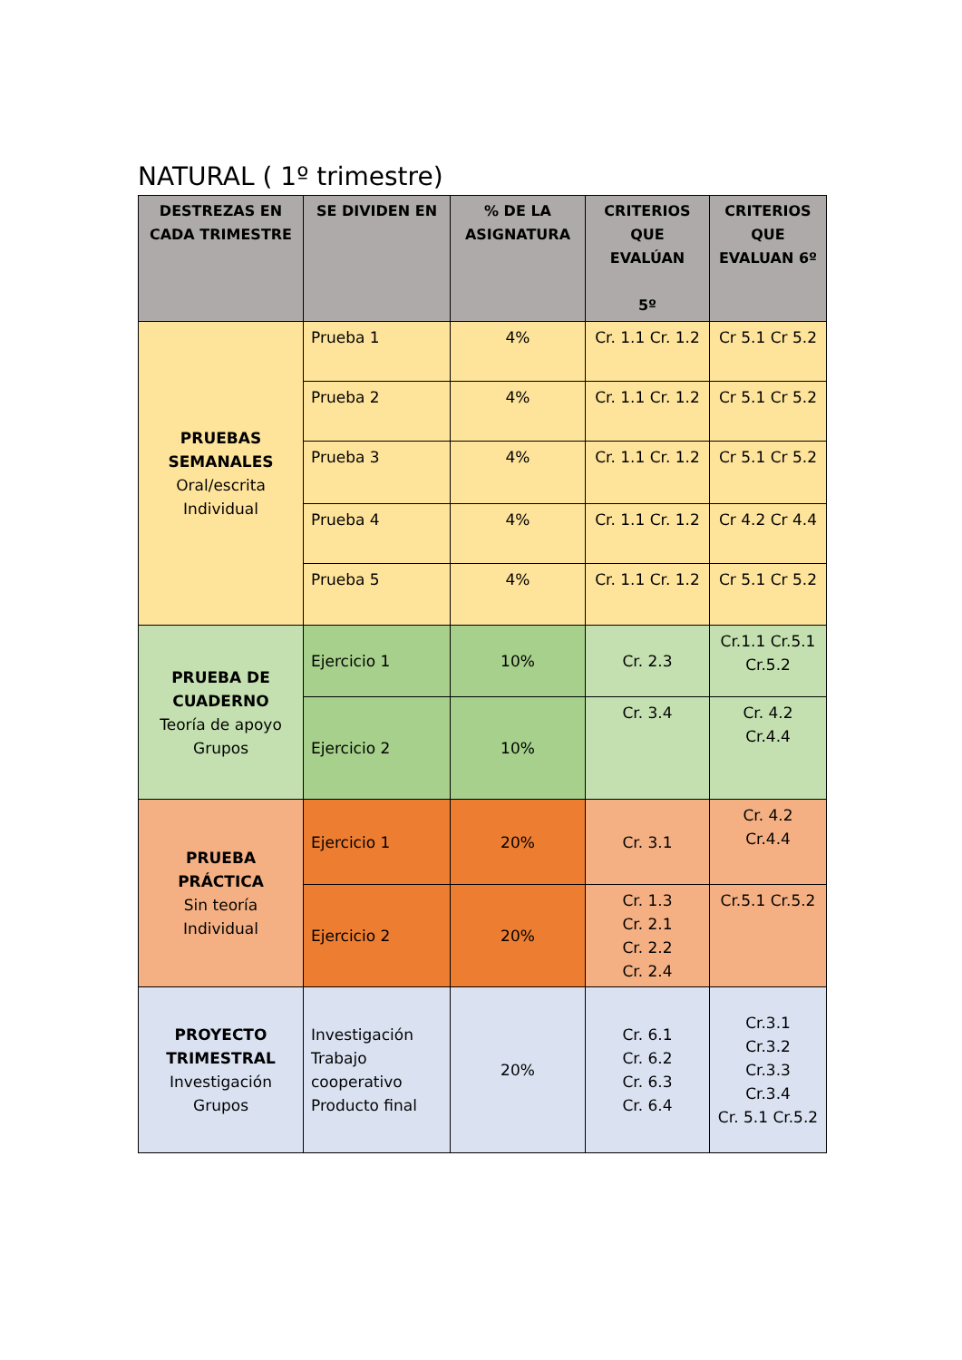NATURAL ( 1º trimestre)
| DESTREZAS EN CADA TRIMESTRE | SE DIVIDEN EN | % DE LA ASIGNATURA | CRITERIOS QUE EVALÚAN 5º | CRITERIOS QUE EVALUAN 6º |
| --- | --- | --- | --- | --- |
| PRUEBAS SEMANALES Oral/escrita Individual | Prueba 1 | 4% | Cr. 1.1 Cr. 1.2 | Cr 5.1 Cr 5.2 |
| | Prueba 2 | 4% | Cr. 1.1 Cr. 1.2 | Cr 5.1 Cr 5.2 |
| | Prueba 3 | 4% | Cr. 1.1 Cr. 1.2 | Cr 5.1 Cr 5.2 |
| | Prueba 4 | 4% | Cr. 1.1 Cr. 1.2 | Cr 4.2 Cr 4.4 |
| | Prueba 5 | 4% | Cr. 1.1 Cr. 1.2 | Cr 5.1 Cr 5.2 |
| PRUEBA DE CUADERNO Teoría de apoyo Grupos | Ejercicio 1 | 10% | Cr. 2.3 | Cr.1.1 Cr.5.1 Cr.5.2 |
| | Ejercicio 2 | 10% | Cr. 3.4 | Cr. 4.2 Cr.4.4 |
| PRUEBA PRÁCTICA Sin teoría Individual | Ejercicio 1 | 20% | Cr. 3.1 | Cr. 4.2 Cr.4.4 |
| | Ejercicio 2 | 20% | Cr. 1.3 Cr. 2.1 Cr. 2.2 Cr. 2.4 | Cr.5.1 Cr.5.2 |
| PROYECTO TRIMESTRAL Investigación Grupos | Investigación Trabajo cooperativo Producto final | 20% | Cr. 6.1 Cr. 6.2 Cr. 6.3 Cr. 6.4 | Cr.3.1 Cr.3.2 Cr.3.3 Cr.3.4 Cr. 5.1 Cr.5.2 |